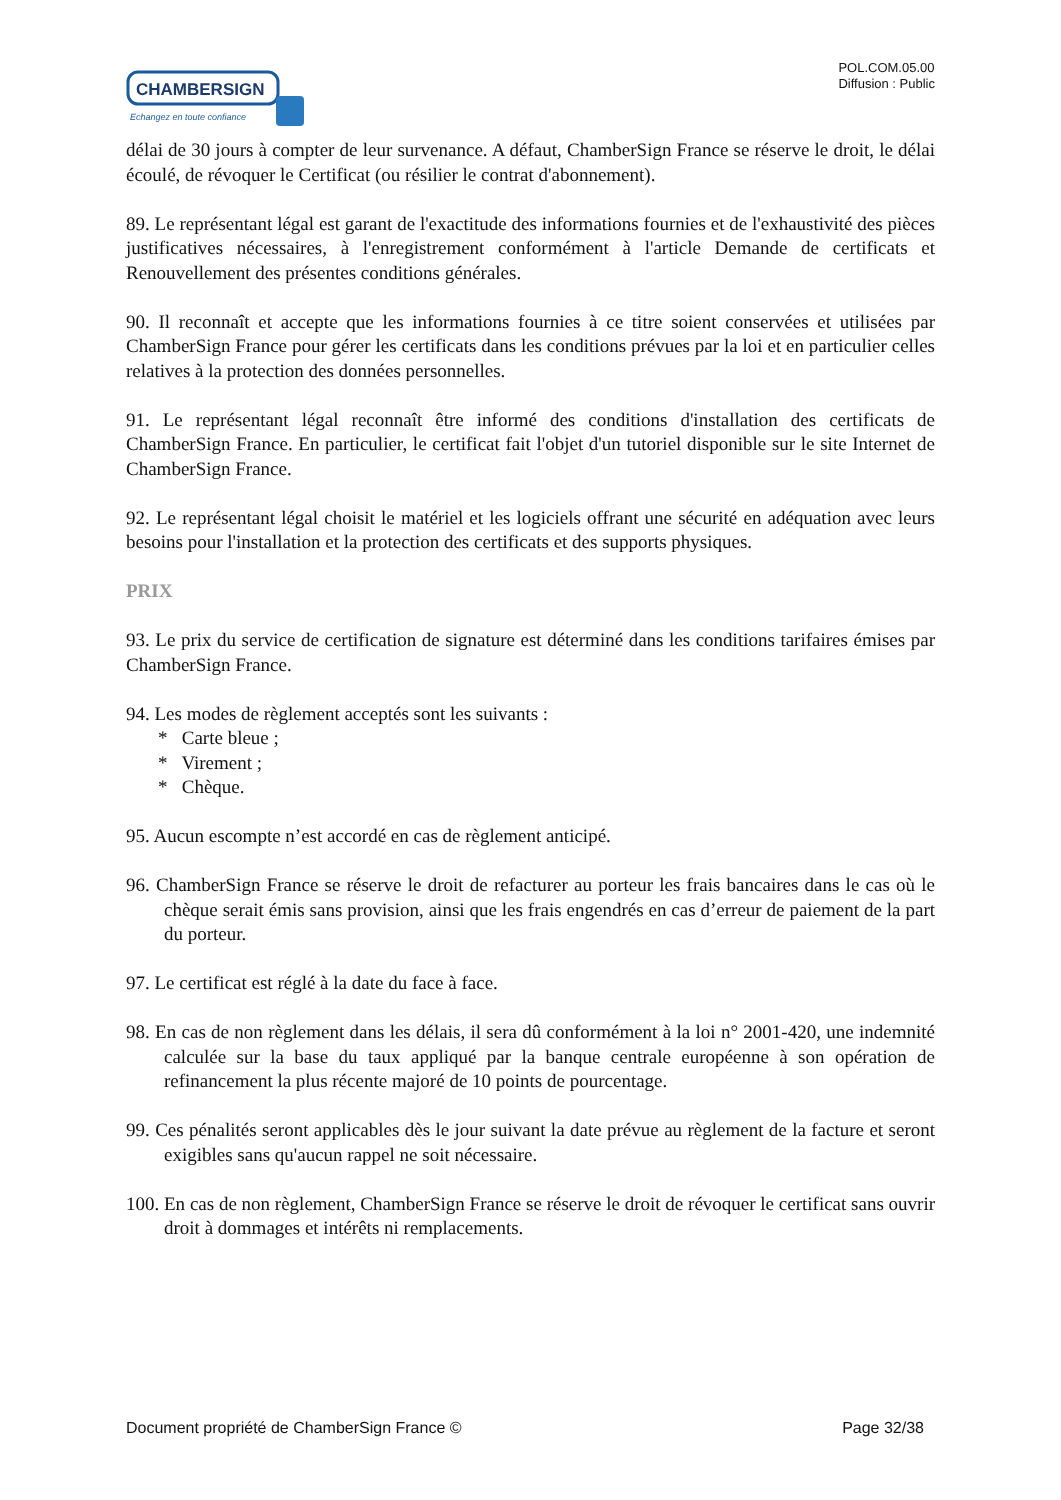CHAMBERSIGN
Echangez en toute confiance
POL.COM.05.00
Diffusion : Public
délai de 30 jours à compter de leur survenance. A défaut, ChamberSign France se réserve le droit, le délai écoulé, de révoquer le Certificat (ou résilier le contrat d'abonnement).
89. Le représentant légal est garant de l'exactitude des informations fournies et de l'exhaustivité des pièces justificatives nécessaires, à l'enregistrement conformément à l'article Demande de certificats et Renouvellement des présentes conditions générales.
90. Il reconnaît et accepte que les informations fournies à ce titre soient conservées et utilisées par ChamberSign France pour gérer les certificats dans les conditions prévues par la loi et en particulier celles relatives à la protection des données personnelles.
91. Le représentant légal reconnaît être informé des conditions d'installation des certificats de ChamberSign France. En particulier, le certificat fait l'objet d'un tutoriel disponible sur le site Internet de ChamberSign France.
92. Le représentant légal choisit le matériel et les logiciels offrant une sécurité en adéquation avec leurs besoins pour l'installation et la protection des certificats et des supports physiques.
PRIX
93. Le prix du service de certification de signature est déterminé dans les conditions tarifaires émises par ChamberSign France.
94. Les modes de règlement acceptés sont les suivants :
* Carte bleue ;
* Virement ;
* Chèque.
95. Aucun escompte n’est accordé en cas de règlement anticipé.
96. ChamberSign France se réserve le droit de refacturer au porteur les frais bancaires dans le cas où le chèque serait émis sans provision, ainsi que les frais engendrés en cas d’erreur de paiement de la part du porteur.
97. Le certificat est réglé à la date du face à face.
98. En cas de non règlement dans les délais, il sera dû conformément à la loi n° 2001-420, une indemnité calculée sur la base du taux appliqué par la banque centrale européenne à son opération de refinancement la plus récente majoré de 10 points de pourcentage.
99. Ces pénalités seront applicables dès le jour suivant la date prévue au règlement de la facture et seront exigibles sans qu'aucun rappel ne soit nécessaire.
100. En cas de non règlement, ChamberSign France se réserve le droit de révoquer le certificat sans ouvrir droit à dommages et intérêts ni remplacements.
Document propriété de ChamberSign France © Page 32/38